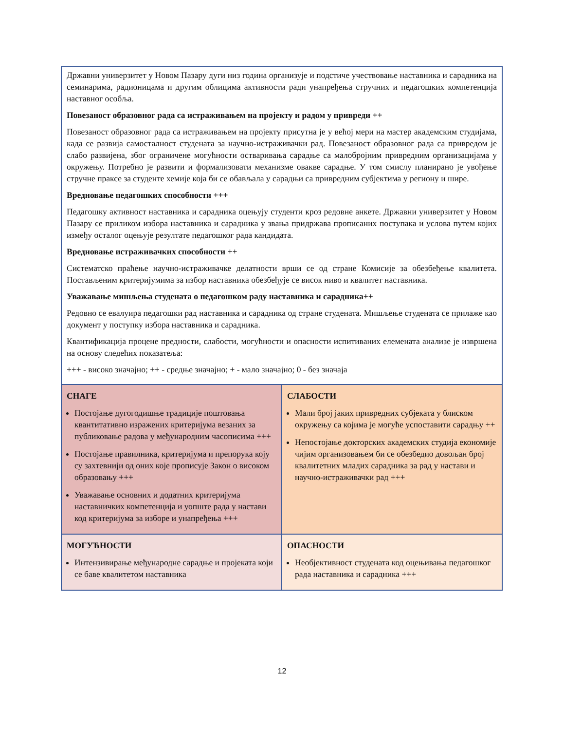| Државни универзитет у Новом Пазару дуги низ година организује и подстиче учествовање наставника и сарадника на семинарима, радионицама и другим облицима активности ради унапређења стручних и педагошких компетенција наставног особља. Повезаност образовног рада са истраживањем на пројекту и радом у привреди ++ Повезаност образовног рада са истраживањем на пројекту присутна је у већој мери на мастер академским студијама, када се развија самосталност студената за научно-истраживачки рад. Повезаност образовног рада са привредом је слабо развијена, због ограничене могућности остваривања сарадње са малобројним привредним организацијама у окружењу. Потребно је развити и формализовати механизме овакве сарадње. У том смислу планирано је увођење стручне праксе за студенте хемије која би се обављала у сарадњи са привредним субјектима у региону и шире. Вредновање педагошких способности +++ Педагошку активност наставника и сарадника оцењују студенти кроз редовне анкете. Државни универзитет у Новом Пазару се приликом избора наставника и сарадника у звања придржава прописаних поступака и услова путем којих између осталог оцењује резултате педагошког рада кандидата. Вредновање истраживачких способности ++ Систематско праћење научно-истраживачке делатности врши се од стране Комисије за обезбеђење квалитета. Постављеним критеријумима за избор наставника обезбеђује се висок ниво и квалитет наставника. Уважавање мишљења студената о педагошком раду наставника и сарадника++ Редовно се евалуира педагошки рад наставника и сарадника од стране студената. Мишљење студената се прилаже као документ у поступку избора наставника и сарадника. Квантификација процене предности, слабости, могућности и опасности испитиваних елемената анализе је извршена на основу следећих показатеља: +++ - високо значајно; ++ - средње значајно; + - мало значајно; 0 - без значаја | |
| СНАГЕ Постојање дугогодишње традиције поштовања квантитативно изражених критеријума везаних за публиковање радова у међународним часописима +++ Постојање правилника, критеријума и препорука коју су захтевнији од оних које прописује Закон о високом образовању +++ Уважавање основних и додатних критеријума наставничких компетенција и уопште рада у настави код критеријума за изборе и унапређења +++ | СЛАБОСТИ Мали број јаких привредних субјеката у блиском окружењу са којима је могуће успоставити сарадњу ++ Непостојање докторских академских студија економије чијим организовањем би се обезбедио довољан број квалитетних младих сарадника за рад у настави и научно-истраживачки рад +++ |
| МОГУЋНОСТИ Интензивирање међународне сарадње и пројеката који се баве квалитетом наставника | ОПАСНОСТИ Необјективност студената код оцењивања педагошког рада наставника и сарадника +++ |
12